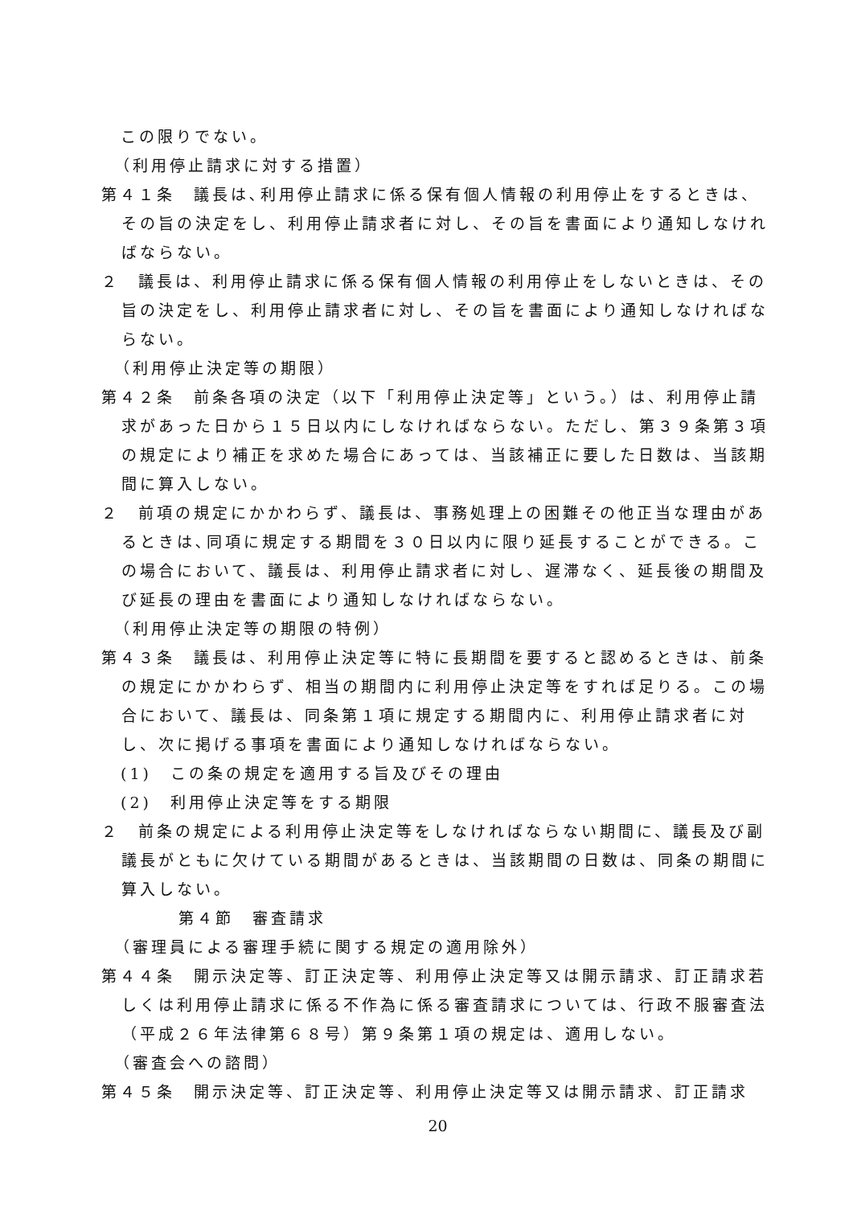この限りでない。
（利用停止請求に対する措置）
第４１条　議長は､利用停止請求に係る保有個人情報の利用停止をするときは、その旨の決定をし、利用停止請求者に対し、その旨を書面により通知しなければならない。
２　議長は、利用停止請求に係る保有個人情報の利用停止をしないときは、その旨の決定をし、利用停止請求者に対し、その旨を書面により通知しなければならない。
（利用停止決定等の期限）
第４２条　前条各項の決定（以下「利用停止決定等」という。）は、利用停止請求があった日から１５日以内にしなければならない。ただし、第３９条第３項の規定により補正を求めた場合にあっては、当該補正に要した日数は、当該期間に算入しない。
２　前項の規定にかかわらず、議長は、事務処理上の困難その他正当な理由があるときは､同項に規定する期間を３０日以内に限り延長することができる。この場合において、議長は、利用停止請求者に対し、遅滞なく、延長後の期間及び延長の理由を書面により通知しなければならない。
（利用停止決定等の期限の特例）
第４３条　議長は、利用停止決定等に特に長期間を要すると認めるときは、前条の規定にかかわらず、相当の期間内に利用停止決定等をすれば足りる。この場合において、議長は、同条第１項に規定する期間内に、利用停止請求者に対し、次に掲げる事項を書面により通知しなければならない。
(1)　この条の規定を適用する旨及びその理由
(2)　利用停止決定等をする期限
２　前条の規定による利用停止決定等をしなければならない期間に、議長及び副議長がともに欠けている期間があるときは、当該期間の日数は、同条の期間に算入しない。
第４節　審査請求
（審理員による審理手続に関する規定の適用除外）
第４４条　開示決定等、訂正決定等、利用停止決定等又は開示請求、訂正請求若しくは利用停止請求に係る不作為に係る審査請求については、行政不服審査法（平成２６年法律第６８号）第９条第１項の規定は、適用しない。
（審査会への諮問）
第４５条　開示決定等、訂正決定等、利用停止決定等又は開示請求、訂正請求
20